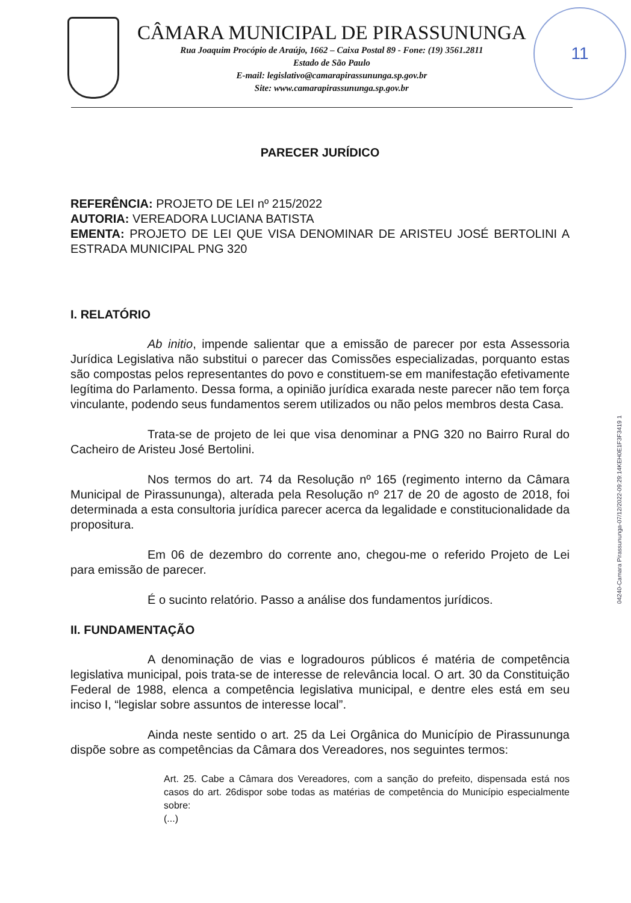11
CÂMARA MUNICIPAL DE PIRASSUNUNGA
Rua Joaquim Procópio de Araújo, 1662 – Caixa Postal 89 - Fone: (19) 3561.2811
Estado de São Paulo
E-mail: legislativo@camarapirassununga.sp.gov.br
Site: www.camarapirassununga.sp.gov.br
04240-Camara Pirassununga-07/12/2022-09:29:14KEH0E1F3F3419 1
PARECER JURÍDICO
REFERÊNCIA: PROJETO DE LEI nº 215/2022
AUTORIA: VEREADORA LUCIANA BATISTA
EMENTA: PROJETO DE LEI QUE VISA DENOMINAR DE ARISTEU JOSÉ BERTOLINI A ESTRADA MUNICIPAL PNG 320
I. RELATÓRIO
Ab initio, impende salientar que a emissão de parecer por esta Assessoria Jurídica Legislativa não substitui o parecer das Comissões especializadas, porquanto estas são compostas pelos representantes do povo e constituem-se em manifestação efetivamente legítima do Parlamento. Dessa forma, a opinião jurídica exarada neste parecer não tem força vinculante, podendo seus fundamentos serem utilizados ou não pelos membros desta Casa.
Trata-se de projeto de lei que visa denominar a PNG 320 no Bairro Rural do Cacheiro de Aristeu José Bertolini.
Nos termos do art. 74 da Resolução nº 165 (regimento interno da Câmara Municipal de Pirassununga), alterada pela Resolução nº 217 de 20 de agosto de 2018, foi determinada a esta consultoria jurídica parecer acerca da legalidade e constitucionalidade da propositura.
Em 06 de dezembro do corrente ano, chegou-me o referido Projeto de Lei para emissão de parecer.
É o sucinto relatório. Passo a análise dos fundamentos jurídicos.
II. FUNDAMENTAÇÃO
A denominação de vias e logradouros públicos é matéria de competência legislativa municipal, pois trata-se de interesse de relevância local. O art. 30 da Constituição Federal de 1988, elenca a competência legislativa municipal, e dentre eles está em seu inciso I, “legislar sobre assuntos de interesse local”.
Ainda neste sentido o art. 25 da Lei Orgânica do Município de Pirassununga dispõe sobre as competências da Câmara dos Vereadores, nos seguintes termos:
Art. 25. Cabe a Câmara dos Vereadores, com a sanção do prefeito, dispensada está nos casos do art. 26dispor sobe todas as matérias de competência do Município especialmente sobre:
(...)